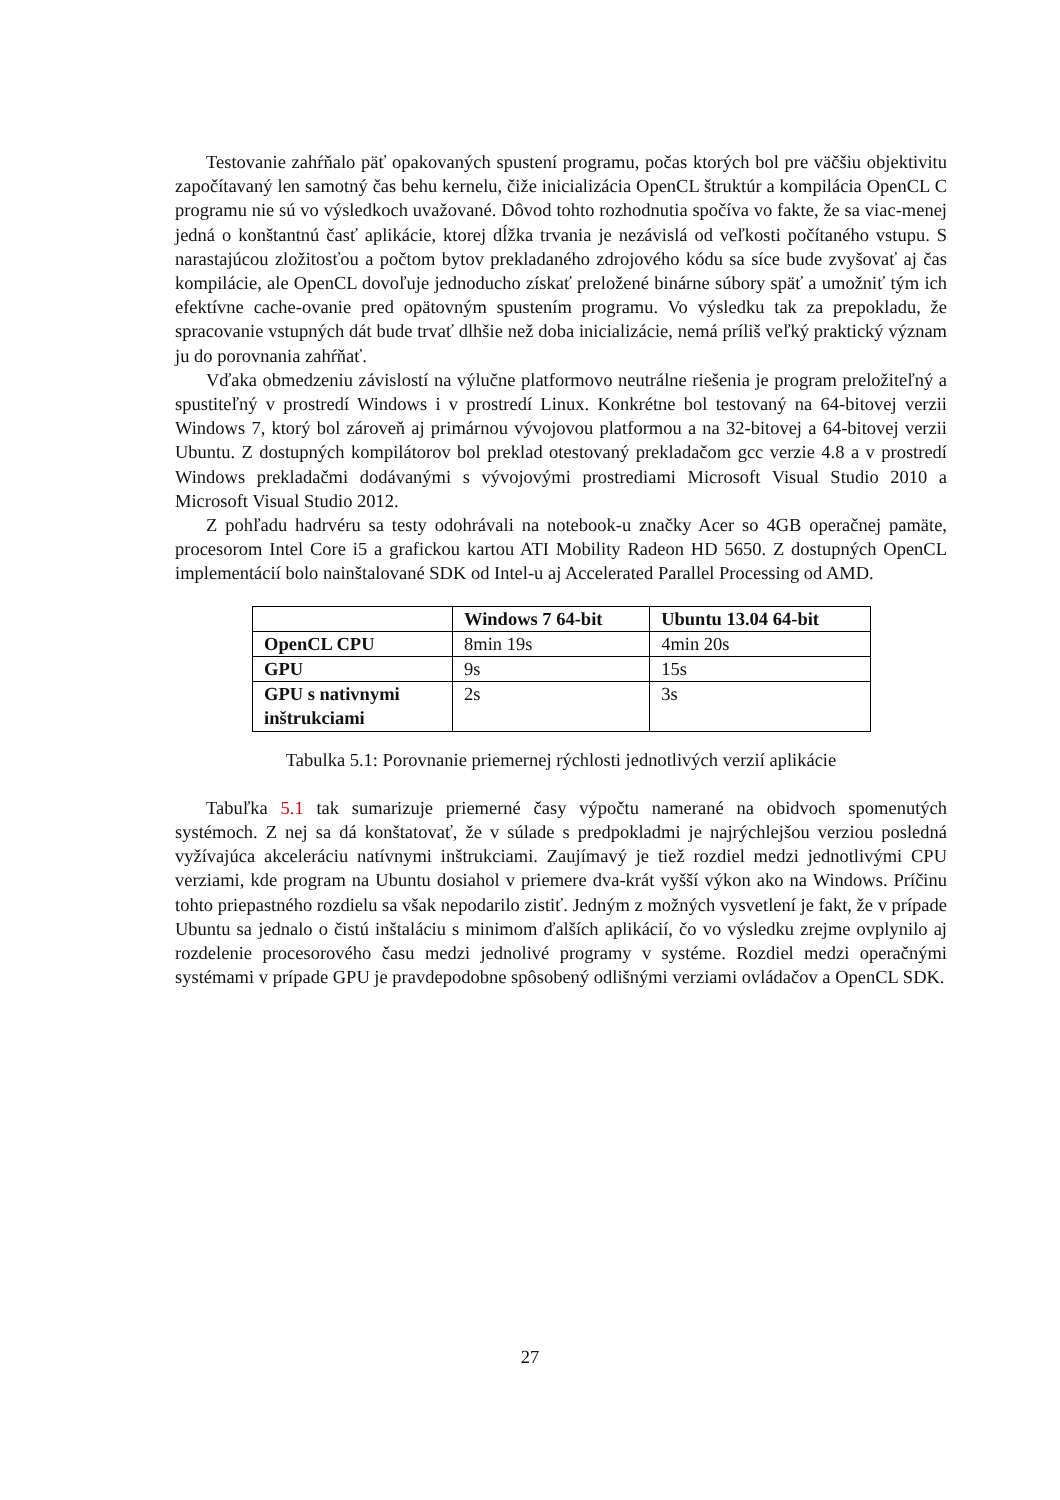Testovanie zahŕňalo päť opakovaných spustení programu, počas ktorých bol pre väčšiu objektivitu započítavaný len samotný čas behu kernelu, čiže inicializácia OpenCL štruktúr a kompilácia OpenCL C programu nie sú vo výsledkoch uvažované. Dôvod tohto rozhodnutia spočíva vo fakte, že sa viac-menej jedná o konštantnú časť aplikácie, ktorej dĺžka trvania je nezávislá od veľkosti počítaného vstupu. S narastajúcou zložitosťou a počtom bytov prekladaného zdrojového kódu sa síce bude zvyšovať aj čas kompilácie, ale OpenCL dovoľuje jednoducho získať preložené binárne súbory späť a umožniť tým ich efektívne cache-ovanie pred opätovným spustením programu. Vo výsledku tak za prepokladu, že spracovanie vstupných dát bude trvať dlhšie než doba inicializácie, nemá príliš veľký praktický význam ju do porovnania zahŕňať.
Vďaka obmedzeniu závislostí na výlučne platformovo neutrálne riešenia je program preložiteľný a spustiteľný v prostredí Windows i v prostredí Linux. Konkrétne bol testovaný na 64-bitovej verzii Windows 7, ktorý bol zároveň aj primárnou vývojovou platformou a na 32-bitovej a 64-bitovej verzii Ubuntu. Z dostupných kompilátorov bol preklad otestovaný prekladačom gcc verzie 4.8 a v prostredí Windows prekladačmi dodávanými s vývojovými prostrediami Microsoft Visual Studio 2010 a Microsoft Visual Studio 2012.
Z pohľadu hadrvéru sa testy odohrávali na notebook-u značky Acer so 4GB operačnej pamäte, procesorom Intel Core i5 a grafickou kartou ATI Mobility Radeon HD 5650. Z dostupných OpenCL implementácií bolo nainštalované SDK od Intel-u aj Accelerated Parallel Processing od AMD.
| | Windows 7 64-bit | Ubuntu 13.04 64-bit |
| --- | --- | --- |
| OpenCL CPU | 8min 19s | 4min 20s |
| GPU | 9s | 15s |
| GPU s nativnymi inštrukciami | 2s | 3s |
Tabulka 5.1: Porovnanie priemernej rýchlosti jednotlivých verzií aplikácie
Tabuľka 5.1 tak sumarizuje priemerné časy výpočtu namerané na obidvoch spomenutých systémoch. Z nej sa dá konštatovať, že v súlade s predpokladmi je najrýchlejšou verziou posledná vyžívajúca akceleráciu natívnymi inštrukciami. Zaujímavý je tiež rozdiel medzi jednotlivými CPU verziami, kde program na Ubuntu dosiahol v priemere dva-krát vyšší výkon ako na Windows. Príčinu tohto priepastného rozdielu sa však nepodarilo zistiť. Jedným z možných vysvetlení je fakt, že v prípade Ubuntu sa jednalo o čistú inštaláciu s minimom ďalších aplikácií, čo vo výsledku zrejme ovplynilo aj rozdelenie procesorového času medzi jednolivé programy v systéme. Rozdiel medzi operačnými systémami v prípade GPU je pravdepodobne spôsobený odlišnými verziami ovládačov a OpenCL SDK.
27